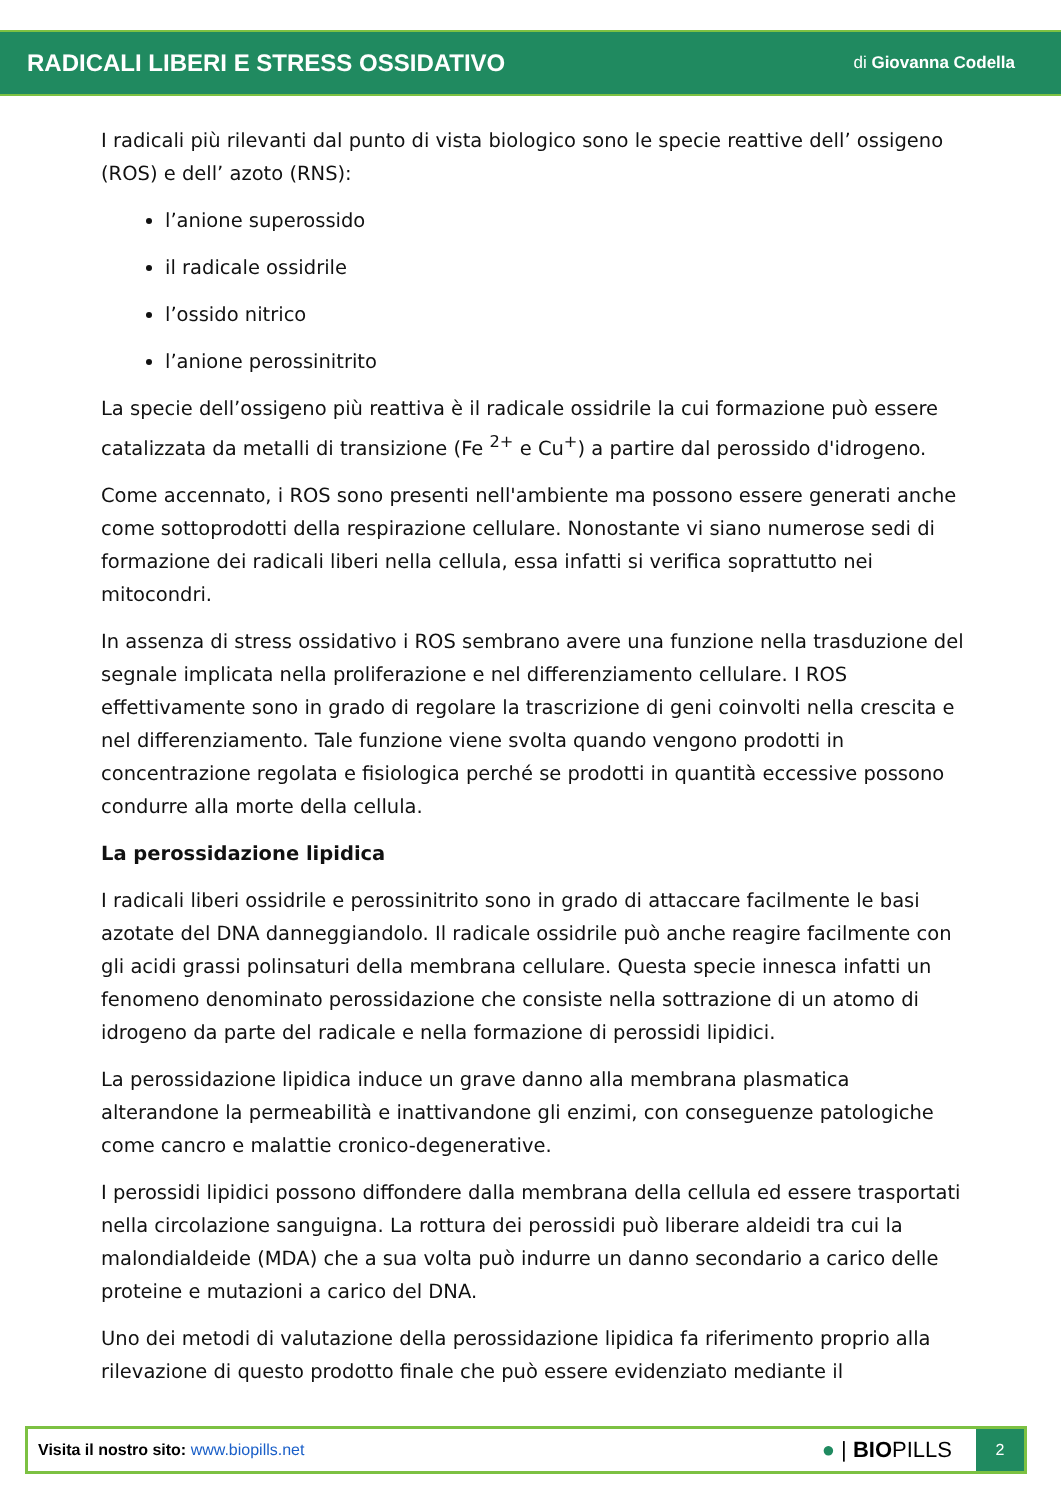RADICALI LIBERI E STRESS OSSIDATIVO
di Giovanna Codella
I radicali più rilevanti dal punto di vista biologico sono le specie reattive dell’ ossigeno (ROS) e dell’ azoto (RNS):
l’anione superossido
il radicale ossidrile
l’ossido nitrico
l’anione perossinitrito
La specie dell’ossigeno più reattiva è il radicale ossidrile la cui formazione può essere catalizzata da metalli di transizione (Fe <sup>2+</sup> e Cu<sup>+</sup>) a partire dal perossido d'idrogeno.
Come accennato, i ROS sono presenti nell'ambiente ma possono essere generati anche come sottoprodotti della respirazione cellulare. Nonostante vi siano numerose sedi di formazione dei radicali liberi nella cellula, essa infatti si verifica soprattutto nei mitocondri.
In assenza di stress ossidativo i ROS sembrano avere una funzione nella trasduzione del segnale implicata nella proliferazione e nel differenziamento cellulare. I ROS effettivamente sono in grado di regolare la trascrizione di geni coinvolti nella crescita e nel differenziamento. Tale funzione viene svolta quando vengono prodotti in concentrazione regolata e fisiologica perché se prodotti in quantità eccessive possono condurre alla morte della cellula.
La perossidazione lipidica
I radicali liberi ossidrile e perossinitrito sono in grado di attaccare facilmente le basi azotate del DNA danneggiandolo. Il radicale ossidrile può anche reagire facilmente con gli acidi grassi polinsaturi della membrana cellulare. Questa specie innesca infatti un fenomeno denominato perossidazione che consiste nella sottrazione di un atomo di idrogeno da parte del radicale e nella formazione di perossidi lipidici.
La perossidazione lipidica induce un grave danno alla membrana plasmatica alterandone la permeabilità e inattivandone gli enzimi, con conseguenze patologiche come cancro e malattie cronico-degenerative.
I perossidi lipidici possono diffondere dalla membrana della cellula ed essere trasportati nella circolazione sanguigna. La rottura dei perossidi può liberare aldeidi tra cui la malondialdeide (MDA) che a sua volta può indurre un danno secondario a carico delle proteine e mutazioni a carico del DNA.
Uno dei metodi di valutazione della perossidazione lipidica fa riferimento proprio alla rilevazione di questo prodotto finale che può essere evidenziato mediante il
Visita il nostro sito: www.biopills.net
● | BIOPILLS
2